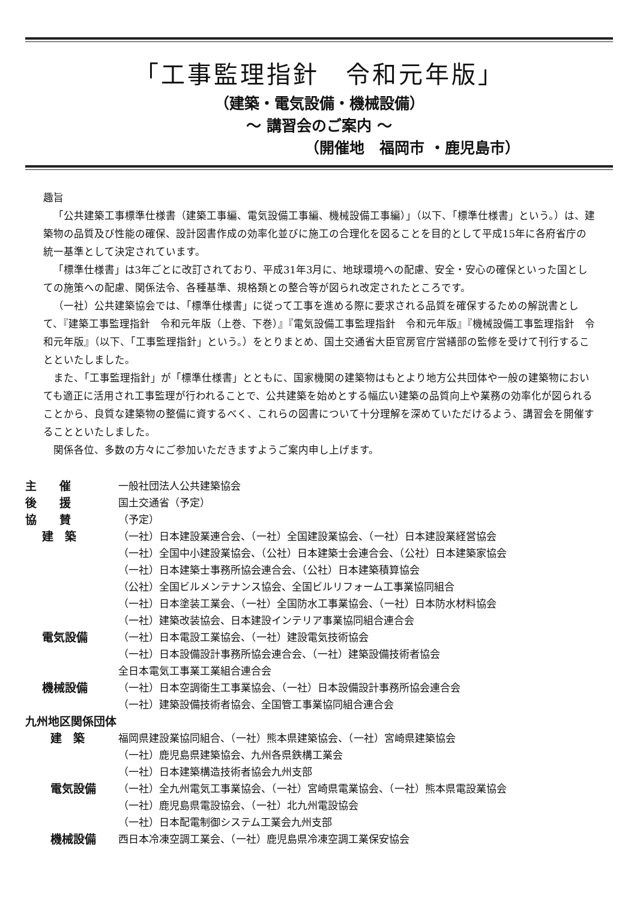「工事監理指針　令和元年版」
（建築・電気設備・機械設備）
～ 講習会のご案内 ～
（開催地　福岡市 ・鹿児島市）
趣旨
「公共建築工事標準仕様書（建築工事編、電気設備工事編、機械設備工事編）」（以下、「標準仕様書」という。）は、建築物の品質及び性能の確保、設計図書作成の効率化並びに施工の合理化を図ることを目的として平成15年に各府省庁の統一基準として決定されています。
「標準仕様書」は3年ごとに改訂されており、平成31年3月に、地球環境への配慮、安全・安心の確保といった国としての施策への配慮、関係法令、各種基準、規格類との整合等が図られ改定されたところです。
（一社）公共建築協会では、「標準仕様書」に従って工事を進める際に要求される品質を確保するための解説書として、『建築工事監理指針　令和元年版（上巻、下巻）』『電気設備工事監理指針　令和元年版』『機械設備工事監理指針　令和元年版』（以下、「工事監理指針」という。）をとりまとめ、国土交通省大臣官房官庁営繕部の監修を受けて刊行することといたしました。
また、「工事監理指針」が「標準仕様書」とともに、国家機関の建築物はもとより地方公共団体や一般の建築物においても適正に活用され工事監理が行われることで、公共建築を始めとする幅広い建築の品質向上や業務の効率化が図られることから、良質な建築物の整備に資するべく、これらの図書について十分理解を深めていただけるよう、講習会を開催することといたしました。
関係各位、多数の方々にご参加いただきますようご案内申し上げます。
主　　催 一般社団法人公共建築協会
後　　援 国土交通省（予定）
協　　賛 （予定）
建　築 （一社）日本建設業連合会、（一社）全国建設業協会、（一社）日本建設業経営協会
（一社）全国中小建設業協会、（公社）日本建築士会連合会、（公社）日本建築家協会
（一社）日本建築士事務所協会連合会、（公社）日本建築積算協会
（公社）全国ビルメンテナンス協会、全国ビルリフォーム工事業協同組合
（一社）日本塗装工業会、（一社）全国防水工事業協会、（一社）日本防水材料協会
（一社）建築改装協会、日本建設インテリア事業協同組合連合会
電気設備 （一社）日本電設工業協会、（一社）建設電気技術協会
（一社）日本設備設計事務所協会連合会、（一社）建築設備技術者協会
全日本電気工事業工業組合連合会
機械設備 （一社）日本空調衛生工事業協会、（一社）日本設備設計事務所協会連合会
（一社）建築設備技術者協会、全国管工事業協同組合連合会
九州地区関係団体
建　築 福岡県建設業協同組合、（一社）熊本県建築協会、（一社）宮崎県建築協会
（一社）鹿児島県建築協会、九州各県鉄構工業会
（一社）日本建築構造技術者協会九州支部
電気設備 （一社）全九州電気工事業協会、（一社）宮崎県電業協会、（一社）熊本県電設業協会
（一社）鹿児島県電設協会、（一社）北九州電設協会
（一社）日本配電制御システム工業会九州支部
機械設備 西日本冷凍空調工業会、（一社）鹿児島県冷凍空調工業保安協会